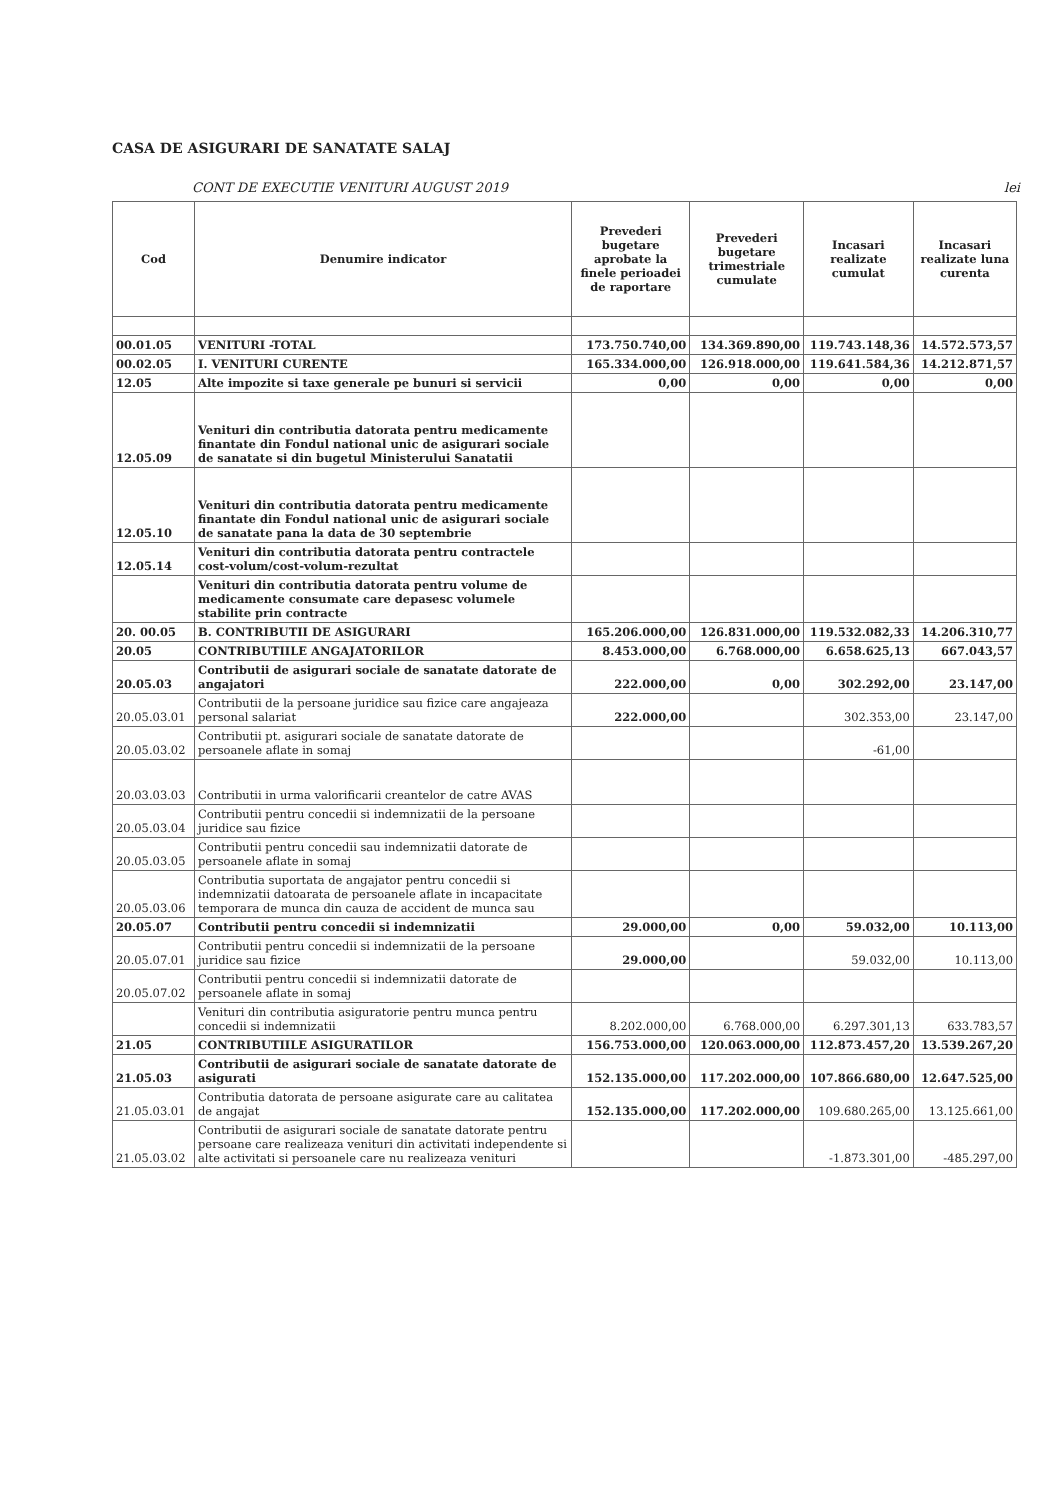CASA DE ASIGURARI DE SANATATE SALAJ
CONT DE EXECUTIE VENITURI AUGUST 2019 lei
| Cod | Denumire indicator | Prevederi bugetare aprobate la finele perioadei de raportare | Prevederi bugetare trimestriale cumulate | Incasari realizate cumulat | Incasari realizate luna curenta |
| --- | --- | --- | --- | --- | --- |
| 00.01.05 | VENITURI -TOTAL | 173.750.740,00 | 134.369.890,00 | 119.743.148,36 | 14.572.573,57 |
| 00.02.05 | I. VENITURI CURENTE | 165.334.000,00 | 126.918.000,00 | 119.641.584,36 | 14.212.871,57 |
| 12.05 | Alte impozite si taxe generale pe bunuri si servicii | 0,00 | 0,00 | 0,00 | 0,00 |
| 12.05.09 | Venituri din contributia datorata pentru medicamente finantate din Fondul national unic de asigurari sociale de sanatate si din bugetul Ministerului Sanatatii | | | | |
| 12.05.10 | Venituri din contributia datorata pentru medicamente finantate din Fondul national unic de asigurari sociale de sanatate pana la data de 30 septembrie | | | | |
| 12.05.14 | Venituri din contributia datorata pentru contractele cost-volum/cost-volum-rezultat | | | | |
| | Venituri din contributia datorata pentru volume de medicamente consumate care depasesc volumele stabilite prin contracte | | | | |
| 20. 00.05 | B. CONTRIBUTII DE ASIGURARI | 165.206.000,00 | 126.831.000,00 | 119.532.082,33 | 14.206.310,77 |
| 20.05 | CONTRIBUTIILE ANGAJATORILOR | 8.453.000,00 | 6.768.000,00 | 6.658.625,13 | 667.043,57 |
| 20.05.03 | Contributii de asigurari sociale de sanatate datorate de angajatori | 222.000,00 | 0,00 | 302.292,00 | 23.147,00 |
| 20.05.03.01 | Contributii de la persoane juridice sau fizice care angajeaza personal salariat | 222.000,00 | | 302.353,00 | 23.147,00 |
| 20.05.03.02 | Contributii pt. asigurari sociale de sanatate datorate de persoanele aflate in somaj | | | -61,00 | |
| 20.03.03.03 | Contributii in urma valorificarii creantelor de catre AVAS | | | | |
| 20.05.03.04 | Contributii pentru concedii si indemnizatii de la persoane juridice sau fizice | | | | |
| 20.05.03.05 | Contributii pentru concedii sau indemnizatii datorate de persoanele aflate in somaj | | | | |
| 20.05.03.06 | Contributia suportata de angajator pentru concedii si indemnizatii datoarata de persoanele aflate in incapacitate temporara de munca din cauza de accident de munca sau | | | | |
| 20.05.07 | Contributii pentru concedii si indemnizatii | 29.000,00 | 0,00 | 59.032,00 | 10.113,00 |
| 20.05.07.01 | Contributii pentru concedii si indemnizatii de la persoane juridice sau fizice | 29.000,00 | | 59.032,00 | 10.113,00 |
| 20.05.07.02 | Contributii pentru concedii si indemnizatii datorate de persoanele aflate in somaj | | | | |
| | Venituri din contributia asiguratorie pentru munca pentru concedii si indemnizatii | 8.202.000,00 | 6.768.000,00 | 6.297.301,13 | 633.783,57 |
| 21.05 | CONTRIBUTIILE ASIGURATILOR | 156.753.000,00 | 120.063.000,00 | 112.873.457,20 | 13.539.267,20 |
| 21.05.03 | Contributii de asigurari sociale de sanatate datorate de asigurati | 152.135.000,00 | 117.202.000,00 | 107.866.680,00 | 12.647.525,00 |
| 21.05.03.01 | Contributia datorata de persoane asigurate care au calitatea de angajat | 152.135.000,00 | 117.202.000,00 | 109.680.265,00 | 13.125.661,00 |
| 21.05.03.02 | Contributii de asigurari sociale de sanatate datorate pentru persoane care realizeaza venituri din activitati independente si alte activitati si persoanele care nu realizeaza venituri | | | -1.873.301,00 | -485.297,00 |